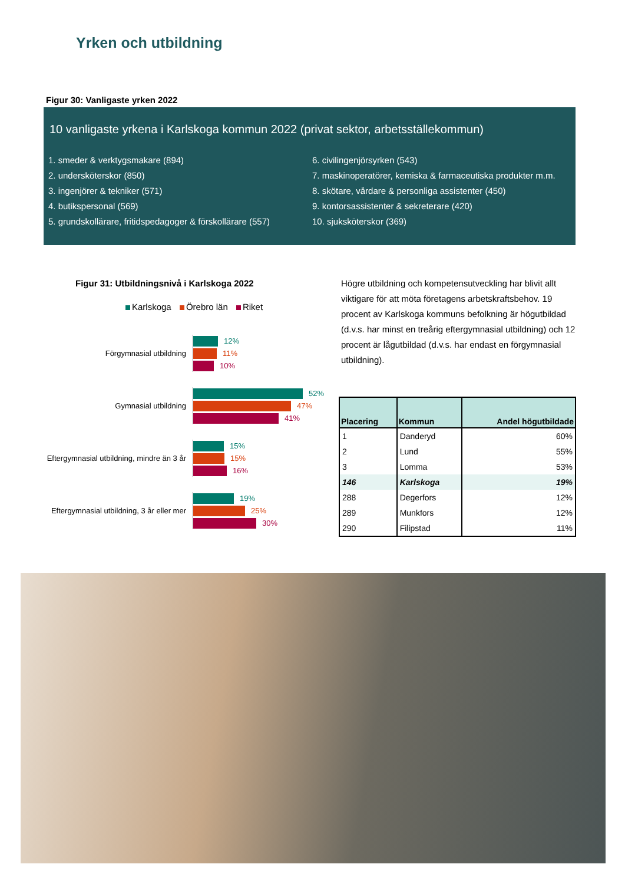Yrken och utbildning
Figur 30: Vanligaste yrken 2022
10 vanligaste yrkena i Karlskoga kommun 2022 (privat sektor, arbetsställekommun)
1. smeder & verktygsmakare (894)
2. undersköterskor (850)
3. ingenjörer & tekniker (571)
4. butikspersonal (569)
5. grundskollärare, fritidspedagoger & förskollärare (557)
6. civilingenjörsyrken (543)
7. maskinoperatörer, kemiska & farmaceutiska produkter m.m.
8. skötare, vårdare & personliga assistenter (450)
9. kontorsassistenter & sekreterare (420)
10. sjuksköterskor (369)
Figur 31: Utbildningsnivå i Karlskoga 2022
Karlskoga Örebro län Riket
Förgymnasial utbildning
12%
11%
10%
Gymnasial utbildning
52%
47%
41%
Eftergymnasial utbildning, mindre än 3 år
15%
15%
16%
Eftergymnasial utbildning, 3 år eller mer
19%
25%
30%
Högre utbildning och kompetensutveckling har blivit allt viktigare för att möta företagens arbetskraftsbehov. 19 procent av Karlskoga kommuns befolkning är högutbildad (d.v.s. har minst en treårig eftergymnasial utbildning) och 12 procent är lågutbildad (d.v.s. har endast en förgymnasial utbildning).
| Placering | Kommun | Andel högutbildade |
| --- | --- | --- |
| 1 | Danderyd | 60% |
| 2 | Lund | 55% |
| 3 | Lomma | 53% |
| 146 | Karlskoga | 19% |
| 288 | Degerfors | 12% |
| 289 | Munkfors | 12% |
| 290 | Filipstad | 11% |